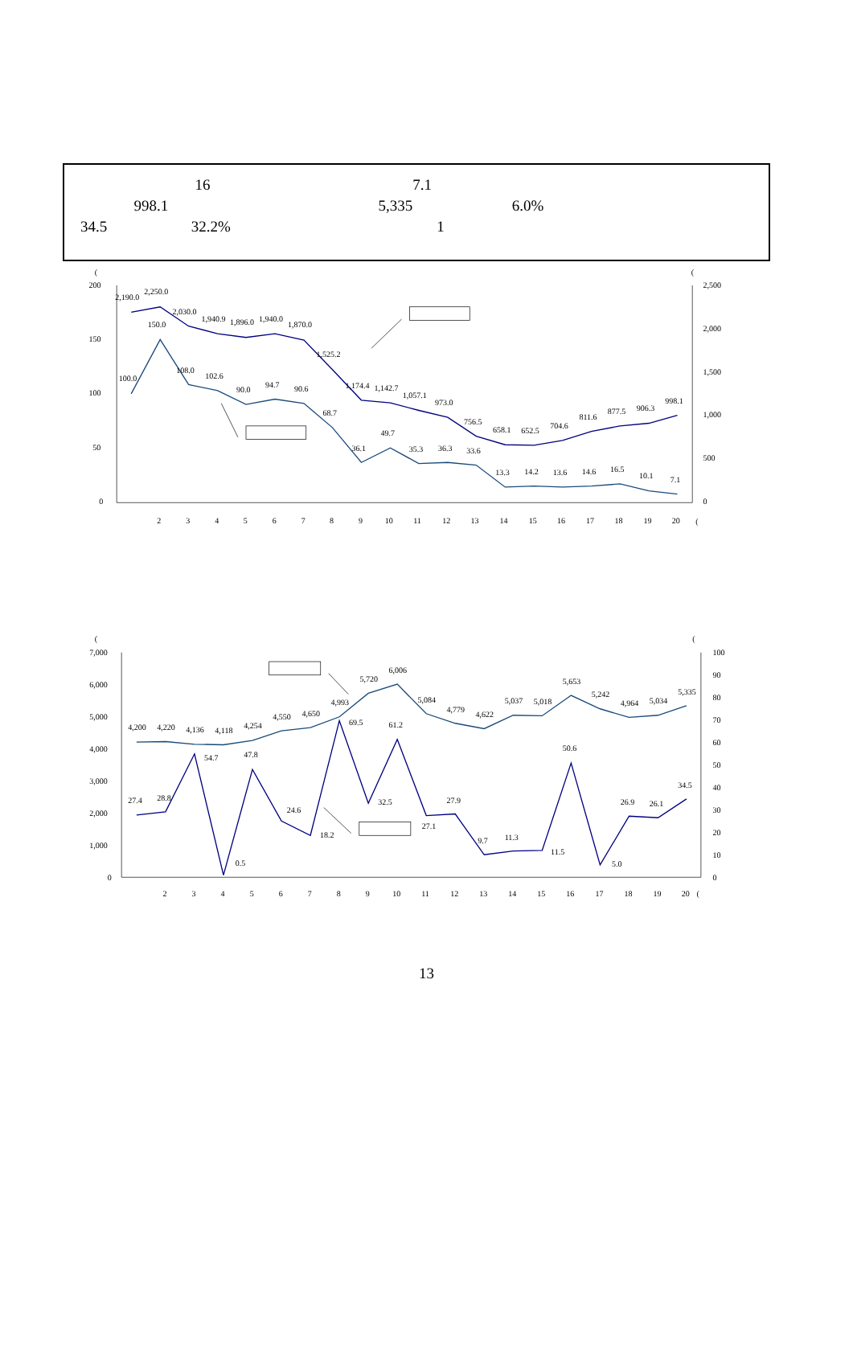16 7.1
998.1 5,335 6.0%
34.5 32.2% 1
(
(
(
200
150
100
50
0
2,500
2,000
1,500
1,000
500
0
2
3
4
5
6
7
8
9
10
11
12
13
14
15
16
17
18
19
20
2,190.0
2,250.0
2,030.0
1,940.9
1,896.0
1,940.0
1,870.0
1,525.2
1,174.4
1,142.7
1,057.1
973.0
756.5
658.1
652.5
704.6
811.6
877.5
906.3
998.1
100.0
150.0
108.0
102.6
90.0
94.7
90.6
68.7
36.1
49.7
35.3
36.3
33.6
13.3
14.2
13.6
14.6
16.5
10.1
7.1
(
(
(
7,000
6,000
5,000
4,000
3,000
2,000
1,000
0
100
90
80
70
60
50
40
30
20
10
0
2
3
4
5
6
7
8
9
10
11
12
13
14
15
16
17
18
19
20
4,200
4,220
4,136
4,118
4,254
4,550
4,650
4,993
5,720
6,006
5,084
4,779
4,622
5,037
5,018
5,653
5,242
4,964
5,034
5,335
27.4
28.8
54.7
0.5
47.8
24.6
18.2
69.5
32.5
61.2
27.1
27.9
9.7
11.3
11.5
50.6
5.0
26.9
26.1
34.5
13